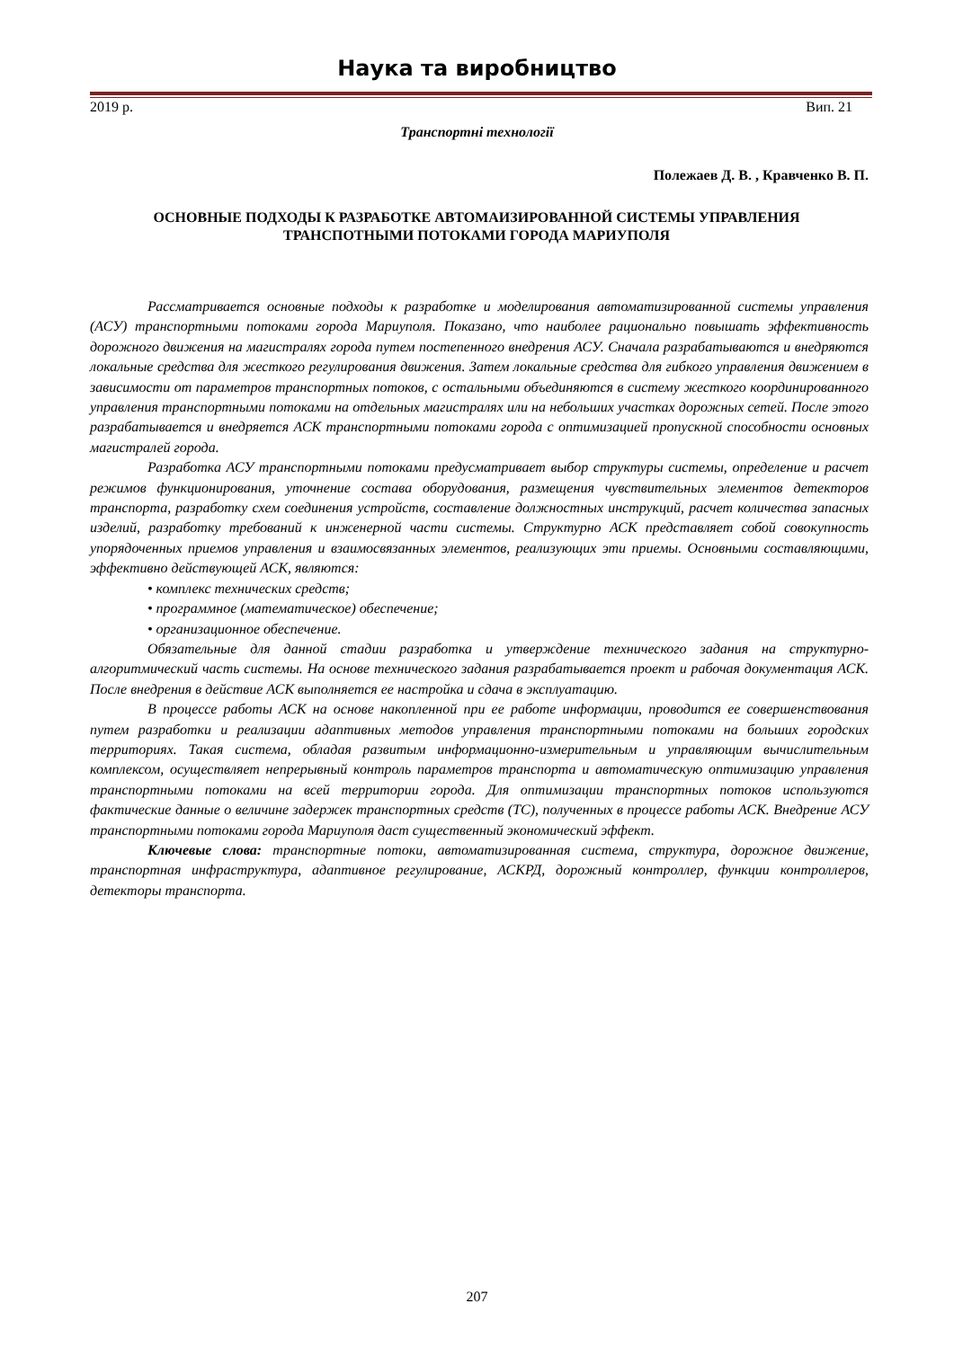Наука та виробництво
2019 р. Вип. 21
Транспортні технології
Полежаев Д. В. , Кравченко В. П.
ОСНОВНЫЕ ПОДХОДЫ К РАЗРАБОТКЕ АВТОМАИЗИРОВАННОЙ СИСТЕМЫ УПРАВЛЕНИЯ ТРАНСПОТНЫМИ ПОТОКАМИ ГОРОДА МАРИУПОЛЯ
Рассматривается основные подходы к разработке и моделирования автоматизированной системы управления (АСУ) транспортными потоками города Мариуполя. Показано, что наиболее рационально повышать эффективность дорожного движения на магистралях города путем постепенного внедрения АСУ. Сначала разрабатываются и внедряются локальные средства для жесткого регулирования движения. Затем локальные средства для гибкого управления движением в зависимости от параметров транспортных потоков, с остальными объединяются в систему жесткого координированного управления транспортными потоками на отдельных магистралях или на небольших участках дорожных сетей. После этого разрабатывается и внедряется АСК транспортными потоками города с оптимизацией пропускной способности основных магистралей города.
Разработка АСУ транспортными потоками предусматривает выбор структуры системы, определение и расчет режимов функционирования, уточнение состава оборудования, размещения чувствительных элементов детекторов транспорта, разработку схем соединения устройств, составление должностных инструкций, расчет количества запасных изделий, разработку требований к инженерной части системы. Структурно АСК представляет собой совокупность упорядоченных приемов управления и взаимосвязанных элементов, реализующих эти приемы. Основными составляющими, эффективно действующей АСК, являются:
• комплекс технических средств;
• программное (математическое) обеспечение;
• организационное обеспечение.
Обязательные для данной стадии разработка и утверждение технического задания на структурно-алгоритмический часть системы. На основе технического задания разрабатывается проект и рабочая документация АСК. После внедрения в действие АСК выполняется ее настройка и сдача в эксплуатацию.
В процессе работы АСК на основе накопленной при ее работе информации, проводится ее совершенствования путем разработки и реализации адаптивных методов управления транспортными потоками на больших городских территориях. Такая система, обладая развитым информационно-измерительным и управляющим вычислительным комплексом, осуществляет непрерывный контроль параметров транспорта и автоматическую оптимизацию управления транспортными потоками на всей территории города. Для оптимизации транспортных потоков используются фактические данные о величине задержек транспортных средств (ТС), полученных в процессе работы АСК. Внедрение АСУ транспортными потоками города Мариуполя даст существенный экономический эффект.
Ключевые слова: транспортные потоки, автоматизированная система, структура, дорожное движение, транспортная инфраструктура, адаптивное регулирование, АСКРД, дорожный контроллер, функции контроллеров, детекторы транспорта.
207